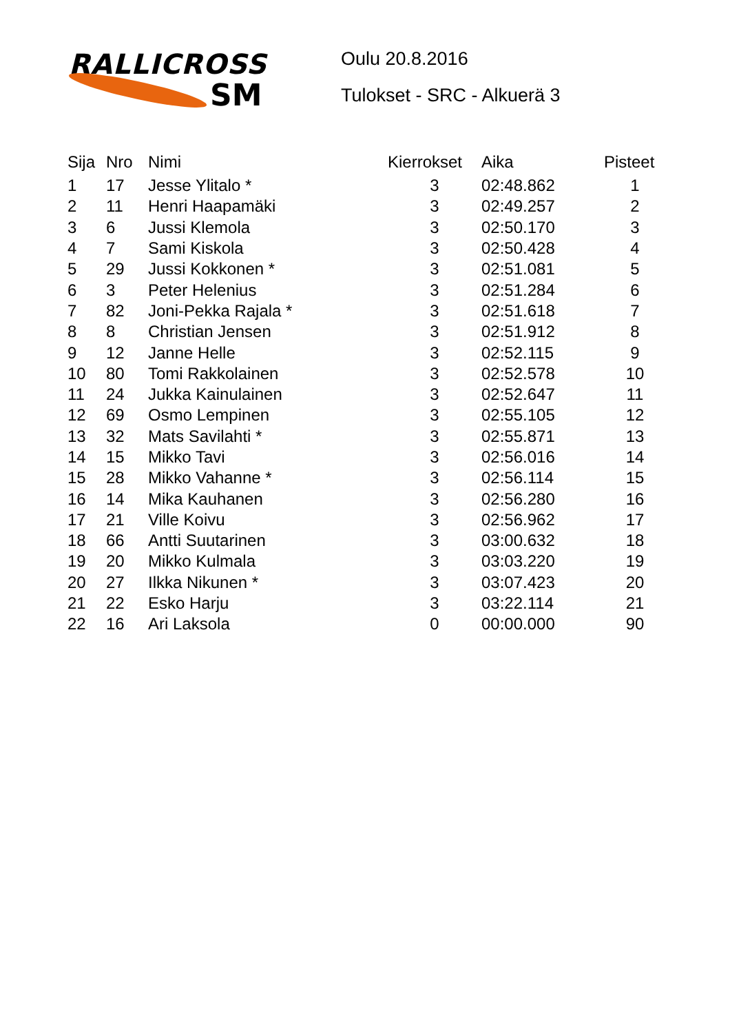RALLICROSS
SM
Oulu 20.8.2016
Tulokset - SRC - Alkuerä 3
| Sija | Nro | Nimi | Kierrokset | Aika | Pisteet |
| --- | --- | --- | --- | --- | --- |
| 1 | 17 | Jesse Ylitalo * | 3 | 02:48.862 | 1 |
| 2 | 11 | Henri Haapamäki | 3 | 02:49.257 | 2 |
| 3 | 6 | Jussi Klemola | 3 | 02:50.170 | 3 |
| 4 | 7 | Sami Kiskola | 3 | 02:50.428 | 4 |
| 5 | 29 | Jussi Kokkonen * | 3 | 02:51.081 | 5 |
| 6 | 3 | Peter Helenius | 3 | 02:51.284 | 6 |
| 7 | 82 | Joni-Pekka Rajala * | 3 | 02:51.618 | 7 |
| 8 | 8 | Christian Jensen | 3 | 02:51.912 | 8 |
| 9 | 12 | Janne Helle | 3 | 02:52.115 | 9 |
| 10 | 80 | Tomi Rakkolainen | 3 | 02:52.578 | 10 |
| 11 | 24 | Jukka Kainulainen | 3 | 02:52.647 | 11 |
| 12 | 69 | Osmo Lempinen | 3 | 02:55.105 | 12 |
| 13 | 32 | Mats Savilahti * | 3 | 02:55.871 | 13 |
| 14 | 15 | Mikko Tavi | 3 | 02:56.016 | 14 |
| 15 | 28 | Mikko Vahanne * | 3 | 02:56.114 | 15 |
| 16 | 14 | Mika Kauhanen | 3 | 02:56.280 | 16 |
| 17 | 21 | Ville Koivu | 3 | 02:56.962 | 17 |
| 18 | 66 | Antti Suutarinen | 3 | 03:00.632 | 18 |
| 19 | 20 | Mikko Kulmala | 3 | 03:03.220 | 19 |
| 20 | 27 | Ilkka Nikunen * | 3 | 03:07.423 | 20 |
| 21 | 22 | Esko Harju | 3 | 03:22.114 | 21 |
| 22 | 16 | Ari Laksola | 0 | 00:00.000 | 90 |